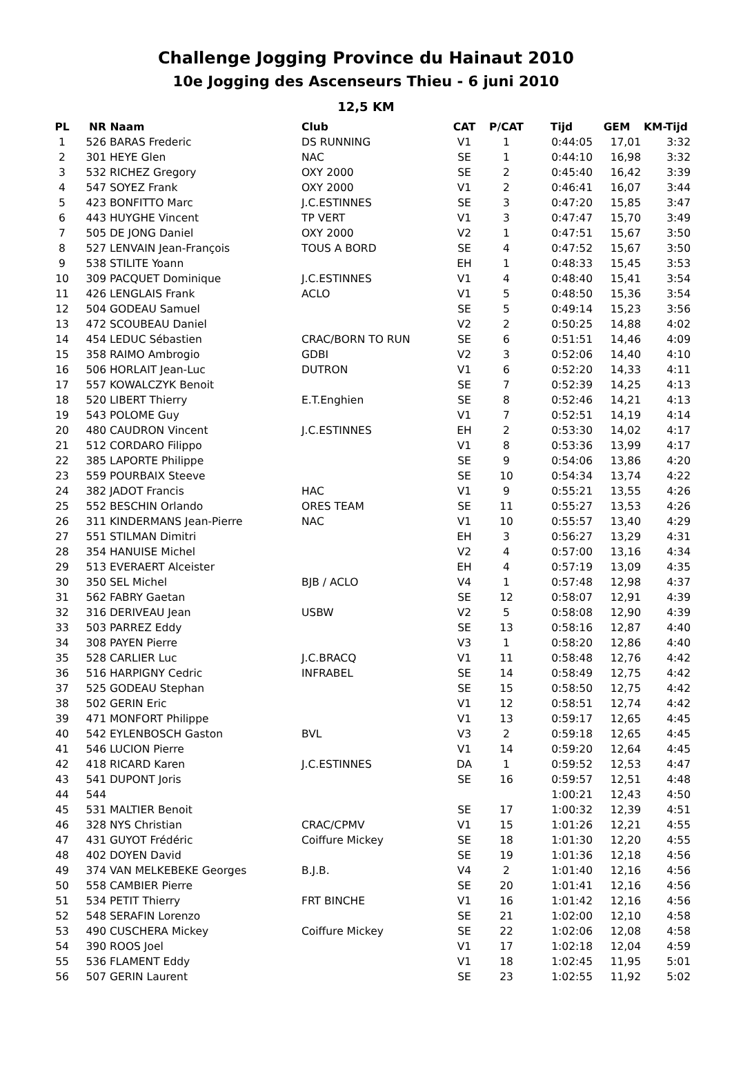Challenge Jogging Province du Hainaut 2010
10e Jogging des Ascenseurs Thieu - 6 juni 2010
12,5 KM
| PL | NR | Naam | Club | CAT | P/CAT | Tijd | GEM | KM-Tijd |
| --- | --- | --- | --- | --- | --- | --- | --- | --- |
| 1 | 526 | BARAS Frederic | DS RUNNING | V1 | 1 | 0:44:05 | 17,01 | 3:32 |
| 2 | 301 | HEYE Glen | NAC | SE | 1 | 0:44:10 | 16,98 | 3:32 |
| 3 | 532 | RICHEZ Gregory | OXY 2000 | SE | 2 | 0:45:40 | 16,42 | 3:39 |
| 4 | 547 | SOYEZ Frank | OXY 2000 | V1 | 2 | 0:46:41 | 16,07 | 3:44 |
| 5 | 423 | BONFITTO Marc | J.C.ESTINNES | SE | 3 | 0:47:20 | 15,85 | 3:47 |
| 6 | 443 | HUYGHE Vincent | TP VERT | V1 | 3 | 0:47:47 | 15,70 | 3:49 |
| 7 | 505 | DE JONG Daniel | OXY 2000 | V2 | 1 | 0:47:51 | 15,67 | 3:50 |
| 8 | 527 | LENVAIN Jean-François | TOUS A BORD | SE | 4 | 0:47:52 | 15,67 | 3:50 |
| 9 | 538 | STILITE Yoann | | EH | 1 | 0:48:33 | 15,45 | 3:53 |
| 10 | 309 | PACQUET Dominique | J.C.ESTINNES | V1 | 4 | 0:48:40 | 15,41 | 3:54 |
| 11 | 426 | LENGLAIS Frank | ACLO | V1 | 5 | 0:48:50 | 15,36 | 3:54 |
| 12 | 504 | GODEAU Samuel | | SE | 5 | 0:49:14 | 15,23 | 3:56 |
| 13 | 472 | SCOUBEAU Daniel | | V2 | 2 | 0:50:25 | 14,88 | 4:02 |
| 14 | 454 | LEDUC Sébastien | CRAC/BORN TO RUN | SE | 6 | 0:51:51 | 14,46 | 4:09 |
| 15 | 358 | RAIMO Ambrogio | GDBI | V2 | 3 | 0:52:06 | 14,40 | 4:10 |
| 16 | 506 | HORLAIT Jean-Luc | DUTRON | V1 | 6 | 0:52:20 | 14,33 | 4:11 |
| 17 | 557 | KOWALCZYK Benoit | | SE | 7 | 0:52:39 | 14,25 | 4:13 |
| 18 | 520 | LIBERT Thierry | E.T.Enghien | SE | 8 | 0:52:46 | 14,21 | 4:13 |
| 19 | 543 | POLOME Guy | | V1 | 7 | 0:52:51 | 14,19 | 4:14 |
| 20 | 480 | CAUDRON Vincent | J.C.ESTINNES | EH | 2 | 0:53:30 | 14,02 | 4:17 |
| 21 | 512 | CORDARO Filippo | | V1 | 8 | 0:53:36 | 13,99 | 4:17 |
| 22 | 385 | LAPORTE Philippe | | SE | 9 | 0:54:06 | 13,86 | 4:20 |
| 23 | 559 | POURBAIX Steeve | | SE | 10 | 0:54:34 | 13,74 | 4:22 |
| 24 | 382 | JADOT Francis | HAC | V1 | 9 | 0:55:21 | 13,55 | 4:26 |
| 25 | 552 | BESCHIN Orlando | ORES TEAM | SE | 11 | 0:55:27 | 13,53 | 4:26 |
| 26 | 311 | KINDERMANS Jean-Pierre | NAC | V1 | 10 | 0:55:57 | 13,40 | 4:29 |
| 27 | 551 | STILMAN Dimitri | | EH | 3 | 0:56:27 | 13,29 | 4:31 |
| 28 | 354 | HANUISE Michel | | V2 | 4 | 0:57:00 | 13,16 | 4:34 |
| 29 | 513 | EVERAERT Alceister | | EH | 4 | 0:57:19 | 13,09 | 4:35 |
| 30 | 350 | SEL Michel | BJB / ACLO | V4 | 1 | 0:57:48 | 12,98 | 4:37 |
| 31 | 562 | FABRY Gaetan | | SE | 12 | 0:58:07 | 12,91 | 4:39 |
| 32 | 316 | DERIVEAU Jean | USBW | V2 | 5 | 0:58:08 | 12,90 | 4:39 |
| 33 | 503 | PARREZ Eddy | | SE | 13 | 0:58:16 | 12,87 | 4:40 |
| 34 | 308 | PAYEN Pierre | | V3 | 1 | 0:58:20 | 12,86 | 4:40 |
| 35 | 528 | CARLIER Luc | J.C.BRACQ | V1 | 11 | 0:58:48 | 12,76 | 4:42 |
| 36 | 516 | HARPIGNY Cedric | INFRABEL | SE | 14 | 0:58:49 | 12,75 | 4:42 |
| 37 | 525 | GODEAU Stephan | | SE | 15 | 0:58:50 | 12,75 | 4:42 |
| 38 | 502 | GERIN Eric | | V1 | 12 | 0:58:51 | 12,74 | 4:42 |
| 39 | 471 | MONFORT Philippe | | V1 | 13 | 0:59:17 | 12,65 | 4:45 |
| 40 | 542 | EYLENBOSCH Gaston | BVL | V3 | 2 | 0:59:18 | 12,65 | 4:45 |
| 41 | 546 | LUCION Pierre | | V1 | 14 | 0:59:20 | 12,64 | 4:45 |
| 42 | 418 | RICARD Karen | J.C.ESTINNES | DA | 1 | 0:59:52 | 12,53 | 4:47 |
| 43 | 541 | DUPONT Joris | | SE | 16 | 0:59:57 | 12,51 | 4:48 |
| 44 | 544 | | | | | 1:00:21 | 12,43 | 4:50 |
| 45 | 531 | MALTIER Benoit | | SE | 17 | 1:00:32 | 12,39 | 4:51 |
| 46 | 328 | NYS Christian | CRAC/CPMV | V1 | 15 | 1:01:26 | 12,21 | 4:55 |
| 47 | 431 | GUYOT Frédéric | Coiffure Mickey | SE | 18 | 1:01:30 | 12,20 | 4:55 |
| 48 | 402 | DOYEN David | | SE | 19 | 1:01:36 | 12,18 | 4:56 |
| 49 | 374 | VAN MELKEBEKE Georges | B.J.B. | V4 | 2 | 1:01:40 | 12,16 | 4:56 |
| 50 | 558 | CAMBIER Pierre | | SE | 20 | 1:01:41 | 12,16 | 4:56 |
| 51 | 534 | PETIT Thierry | FRT BINCHE | V1 | 16 | 1:01:42 | 12,16 | 4:56 |
| 52 | 548 | SERAFIN Lorenzo | | SE | 21 | 1:02:00 | 12,10 | 4:58 |
| 53 | 490 | CUSCHERA Mickey | Coiffure Mickey | SE | 22 | 1:02:06 | 12,08 | 4:58 |
| 54 | 390 | ROOS Joel | | V1 | 17 | 1:02:18 | 12,04 | 4:59 |
| 55 | 536 | FLAMENT Eddy | | V1 | 18 | 1:02:45 | 11,95 | 5:01 |
| 56 | 507 | GERIN Laurent | | SE | 23 | 1:02:55 | 11,92 | 5:02 |